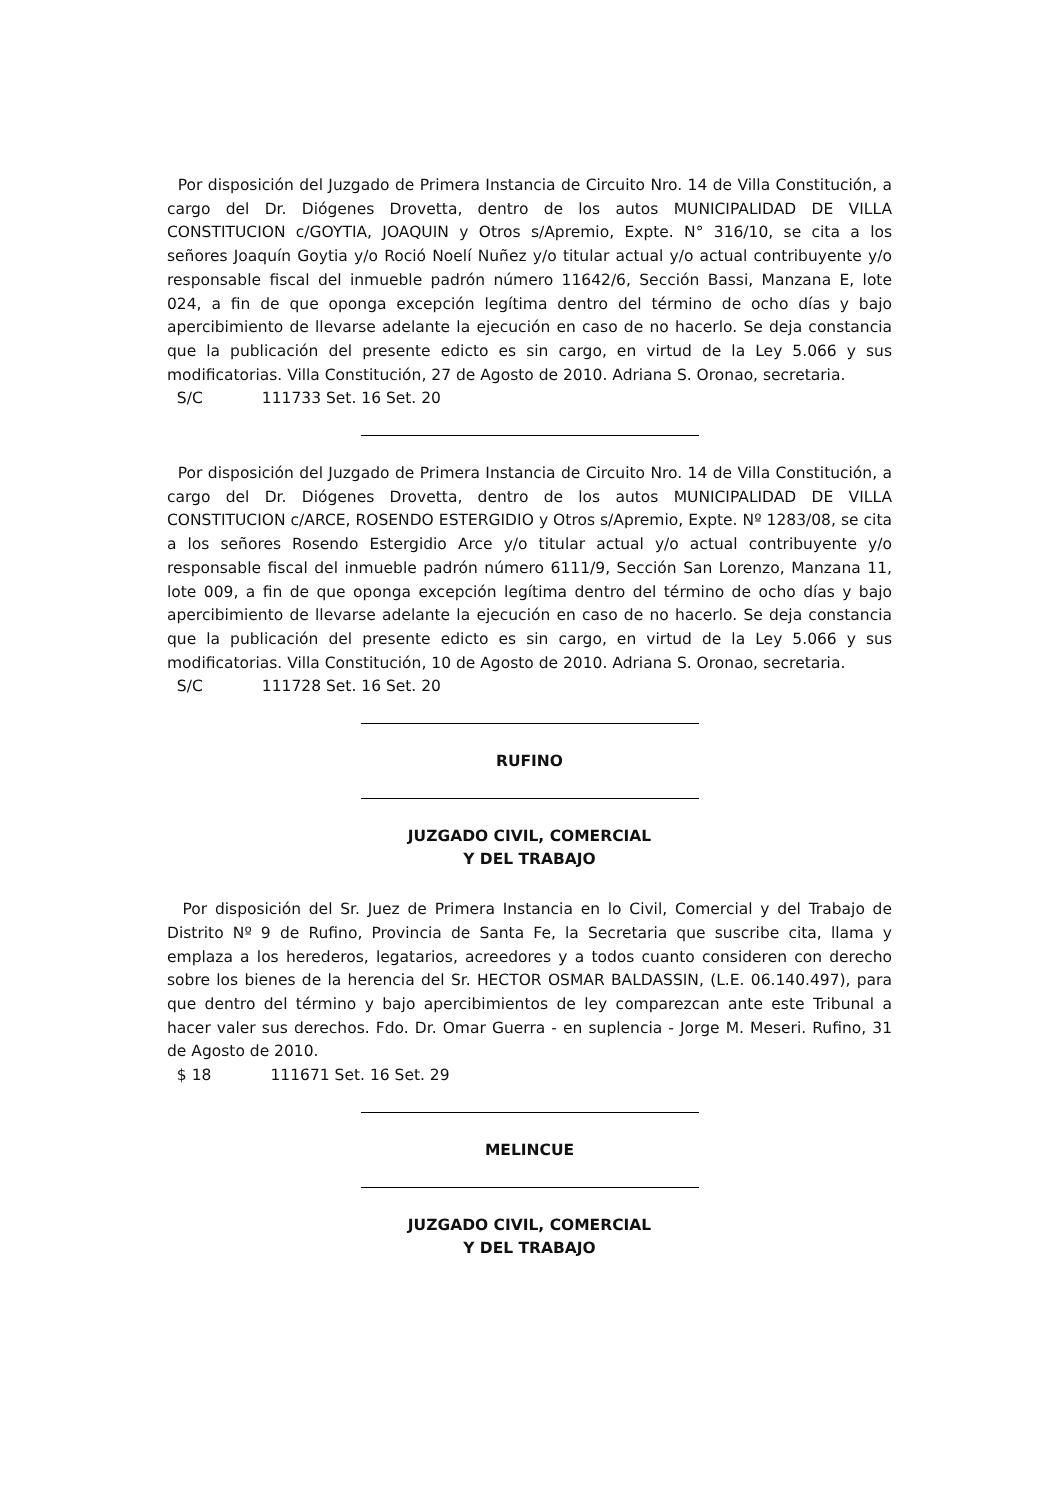Por disposición del Juzgado de Primera Instancia de Circuito Nro. 14 de Villa Constitución, a cargo del Dr. Diógenes Drovetta, dentro de los autos MUNICIPALIDAD DE VILLA CONSTITUCION c/GOYTIA, JOAQUIN y Otros s/Apremio, Expte. N° 316/10, se cita a los señores Joaquín Goytia y/o Roció Noelí Nuñez y/o titular actual y/o actual contribuyente y/o responsable fiscal del inmueble padrón número 11642/6, Sección Bassi, Manzana E, lote 024, a fin de que oponga excepción legítima dentro del término de ocho días y bajo apercibimiento de llevarse adelante la ejecución en caso de no hacerlo. Se deja constancia que la publicación del presente edicto es sin cargo, en virtud de la Ley 5.066 y sus modificatorias. Villa Constitución, 27 de Agosto de 2010. Adriana S. Oronao, secretaria.
S/C 111733 Set. 16 Set. 20
Por disposición del Juzgado de Primera Instancia de Circuito Nro. 14 de Villa Constitución, a cargo del Dr. Diógenes Drovetta, dentro de los autos MUNICIPALIDAD DE VILLA CONSTITUCION c/ARCE, ROSENDO ESTERGIDIO y Otros s/Apremio, Expte. Nº 1283/08, se cita a los señores Rosendo Estergidio Arce y/o titular actual y/o actual contribuyente y/o responsable fiscal del inmueble padrón número 6111/9, Sección San Lorenzo, Manzana 11, lote 009, a fin de que oponga excepción legítima dentro del término de ocho días y bajo apercibimiento de llevarse adelante la ejecución en caso de no hacerlo. Se deja constancia que la publicación del presente edicto es sin cargo, en virtud de la Ley 5.066 y sus modificatorias. Villa Constitución, 10 de Agosto de 2010. Adriana S. Oronao, secretaria.
S/C 111728 Set. 16 Set. 20
RUFINO
JUZGADO CIVIL, COMERCIAL
Y DEL TRABAJO
Por disposición del Sr. Juez de Primera Instancia en lo Civil, Comercial y del Trabajo de Distrito Nº 9 de Rufino, Provincia de Santa Fe, la Secretaria que suscribe cita, llama y emplaza a los herederos, legatarios, acreedores y a todos cuanto consideren con derecho sobre los bienes de la herencia del Sr. HECTOR OSMAR BALDASSIN, (L.E. 06.140.497), para que dentro del término y bajo apercibimientos de ley comparezcan ante este Tribunal a hacer valer sus derechos. Fdo. Dr. Omar Guerra - en suplencia - Jorge M. Meseri. Rufino, 31 de Agosto de 2010.
$ 18 111671 Set. 16 Set. 29
MELINCUE
JUZGADO CIVIL, COMERCIAL
Y DEL TRABAJO